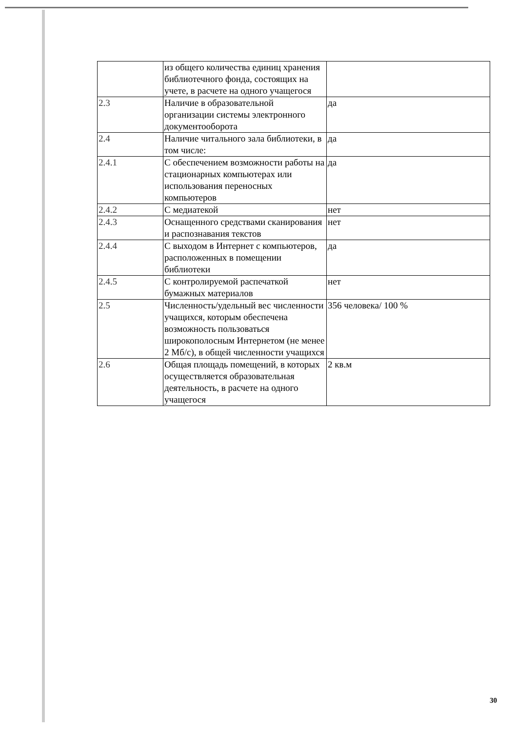| | из общего количества единиц хранения библиотечного фонда, состоящих на учете, в расчете на одного учащегося | |
| 2.3 | Наличие в образовательной организации системы электронного документооборота | да |
| 2.4 | Наличие читального зала библиотеки, в том числе: | да |
| 2.4.1 | С обеспечением возможности работы на стационарных компьютерах или использования переносных компьютеров | да |
| 2.4.2 | С медиатекой | нет |
| 2.4.3 | Оснащенного средствами сканирования и распознавания текстов | нет |
| 2.4.4 | С выходом в Интернет с компьютеров, расположенных в помещении библиотеки | да |
| 2.4.5 | С контролируемой распечаткой бумажных материалов | нет |
| 2.5 | Численность/удельный вес численности учащихся, которым обеспечена возможность пользоваться широкополосным Интернетом (не менее 2 Мб/с), в общей численности учащихся | 356 человека/ 100 % |
| 2.6 | Общая площадь помещений, в которых осуществляется образовательная деятельность, в расчете на одного учащегося | 2 кв.м |
30